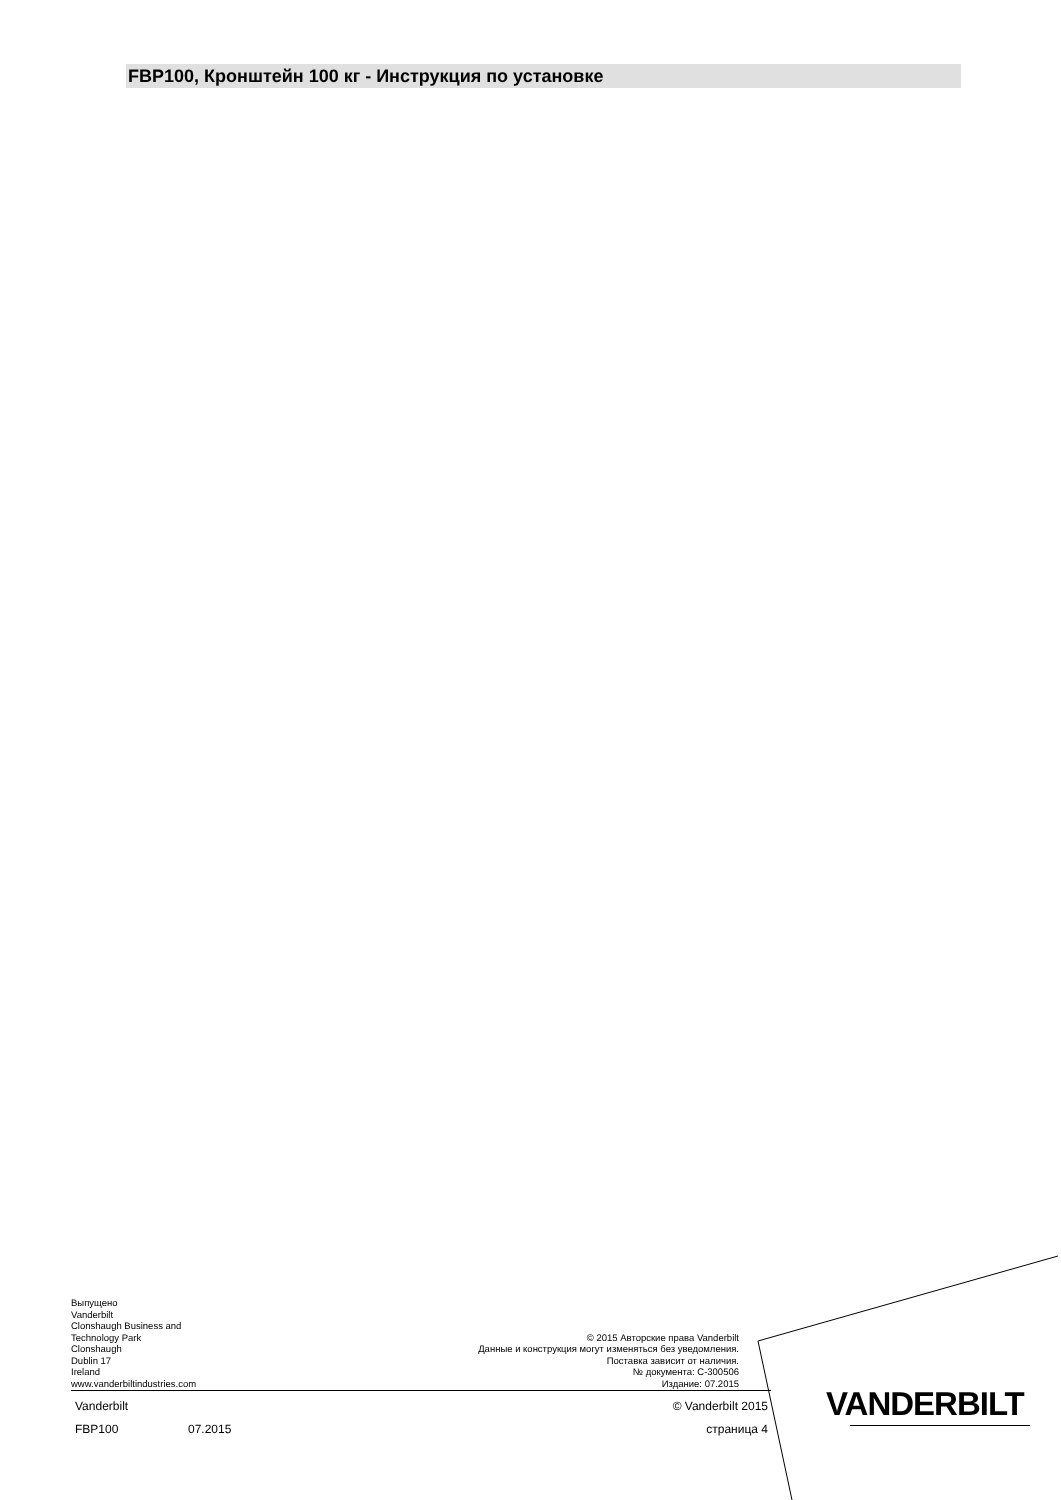FBP100, Кронштейн 100 кг - Инструкция по установке
Выпущено
Vanderbilt
Clonshaugh Business and
Technology Park
Clonshaugh
Dublin 17
Ireland
www.vanderbiltindustries.com
© 2015 Авторские права Vanderbilt
Данные и конструкция могут изменяться без уведомления.
Поставка зависит от наличия.
№ документа: C-300506
Издание: 07.2015
Vanderbilt © Vanderbilt 2015
FBP100 07.2015 страница 4
VANDERBILT